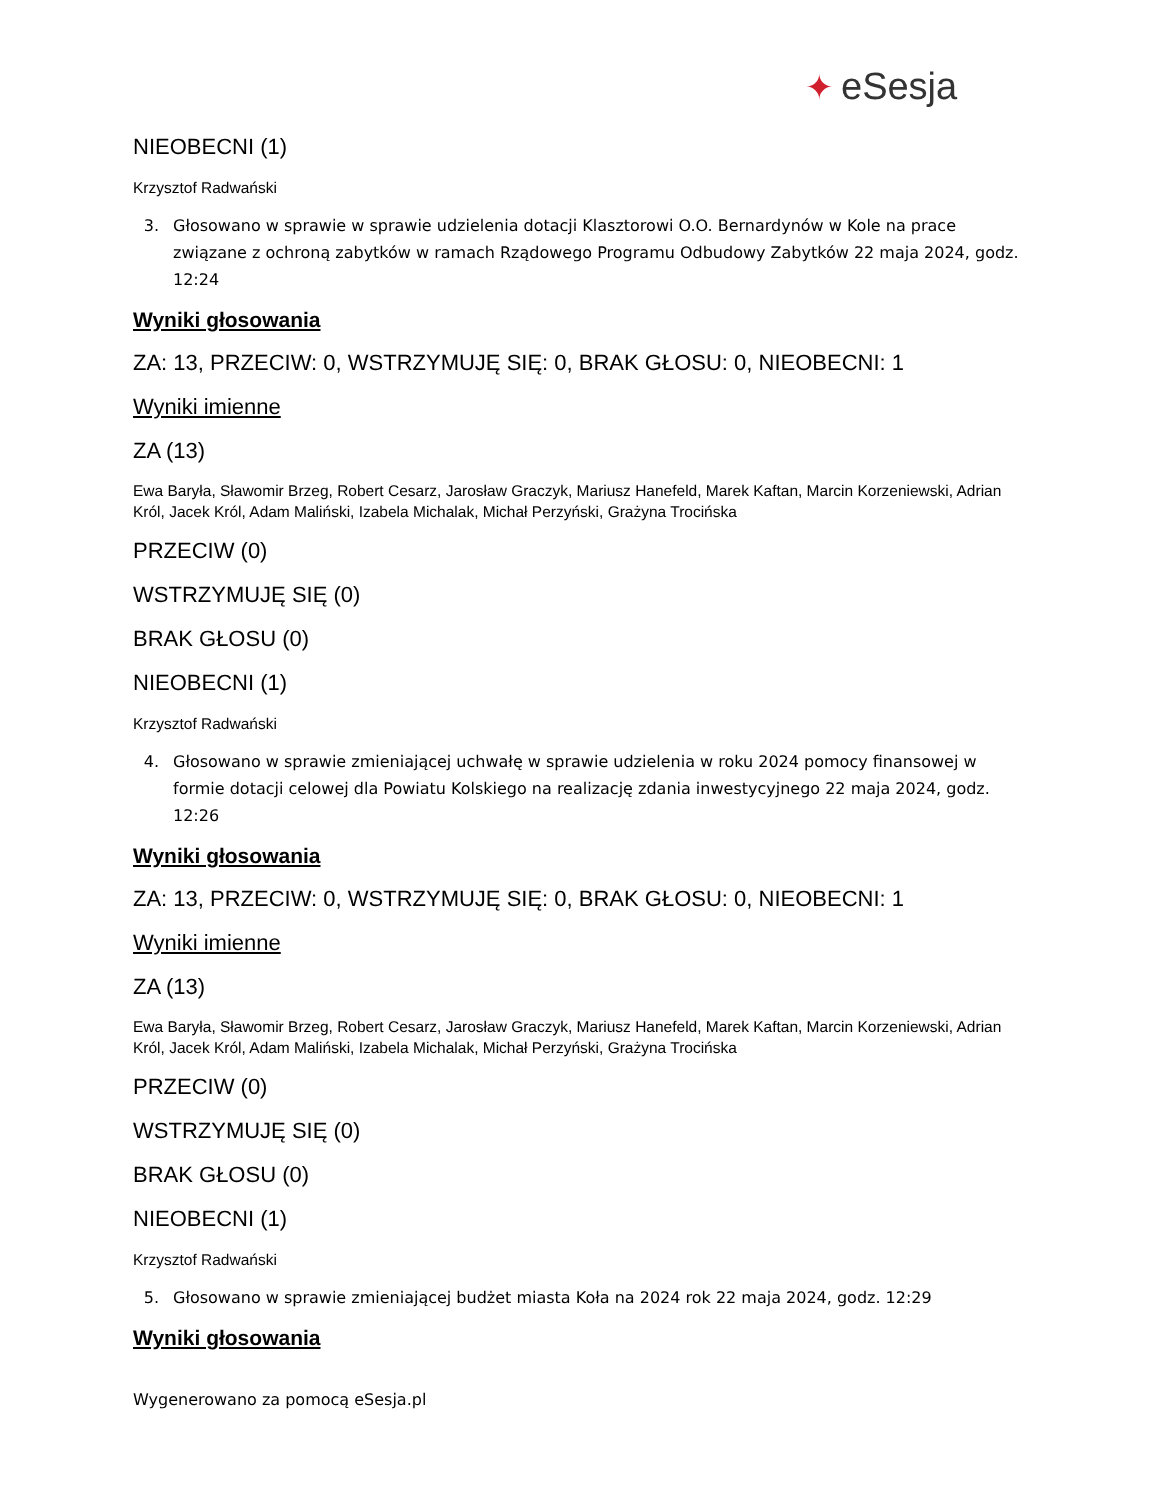✦ eSesja
NIEOBECNI (1)
Krzysztof Radwański
3. Głosowano w sprawie w sprawie udzielenia dotacji Klasztorowi O.O. Bernardynów w Kole na prace związane z ochroną zabytków w ramach Rządowego Programu Odbudowy Zabytków 22 maja 2024, godz. 12:24
Wyniki głosowania
ZA: 13, PRZECIW: 0, WSTRZYMUJĘ SIĘ: 0, BRAK GŁOSU: 0, NIEOBECNI: 1
Wyniki imienne
ZA (13)
Ewa Baryła, Sławomir Brzeg, Robert Cesarz, Jarosław Graczyk, Mariusz Hanefeld, Marek Kaftan, Marcin Korzeniewski, Adrian Król, Jacek Król, Adam Maliński, Izabela Michalak, Michał Perzyński, Grażyna Trocińska
PRZECIW (0)
WSTRZYMUJĘ SIĘ (0)
BRAK GŁOSU (0)
NIEOBECNI (1)
Krzysztof Radwański
4. Głosowano w sprawie zmieniającej uchwałę w sprawie udzielenia w roku 2024 pomocy finansowej w formie dotacji celowej dla Powiatu Kolskiego na realizację zdania inwestycyjnego 22 maja 2024, godz. 12:26
Wyniki głosowania
ZA: 13, PRZECIW: 0, WSTRZYMUJĘ SIĘ: 0, BRAK GŁOSU: 0, NIEOBECNI: 1
Wyniki imienne
ZA (13)
Ewa Baryła, Sławomir Brzeg, Robert Cesarz, Jarosław Graczyk, Mariusz Hanefeld, Marek Kaftan, Marcin Korzeniewski, Adrian Król, Jacek Król, Adam Maliński, Izabela Michalak, Michał Perzyński, Grażyna Trocińska
PRZECIW (0)
WSTRZYMUJĘ SIĘ (0)
BRAK GŁOSU (0)
NIEOBECNI (1)
Krzysztof Radwański
5. Głosowano w sprawie zmieniającej budżet miasta Koła na 2024 rok 22 maja 2024, godz. 12:29
Wyniki głosowania
Wygenerowano za pomocą eSesja.pl